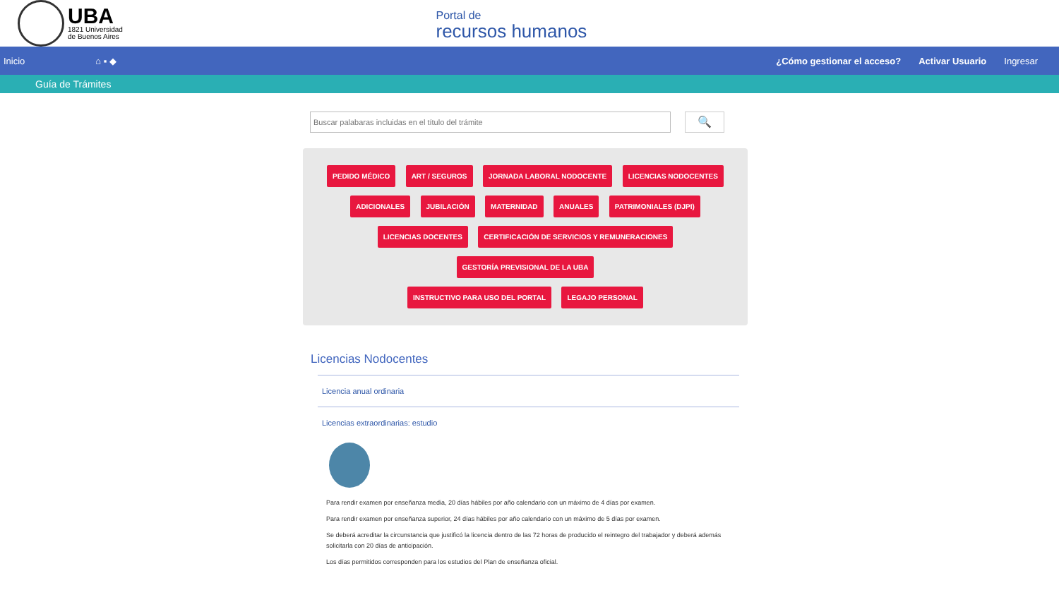UBA
1821 Universidad
de Buenos Aires
Portal de
recursos humanos
Inicio ⌂ ▪ ◆
¿Cómo gestionar el acceso? Activar Usuario Ingresar
Guía de Trámites
Buscar palabaras incluidas en el título del trámite
🔍
PEDIDO MÉDICO ART / SEGUROS JORNADA LABORAL NODOCENTE LICENCIAS NODOCENTES
ADICIONALES JUBILACIÓN MATERNIDAD ANUALES PATRIMONIALES (DJPI)
LICENCIAS DOCENTES CERTIFICACIÓN DE SERVICIOS Y REMUNERACIONES GESTORÍA PREVISIONAL DE LA UBA
INSTRUCTIVO PARA USO DEL PORTAL LEGAJO PERSONAL
Licencias Nodocentes
Licencia anual ordinaria
Licencias extraordinarias: estudio
Para rendir examen por enseñanza media, 20 días hábiles por año calendario con un máximo de 4 días por examen.
Para rendir examen por enseñanza superior, 24 días hábiles por año calendario con un máximo de 5 días por examen.
Se deberá acreditar la circunstancia que justificó la licencia dentro de las 72 horas de producido el reintegro del trabajador y deberá además solicitarla con 20 días de anticipación.
Los días permitidos corresponden para los estudios del Plan de enseñanza oficial.